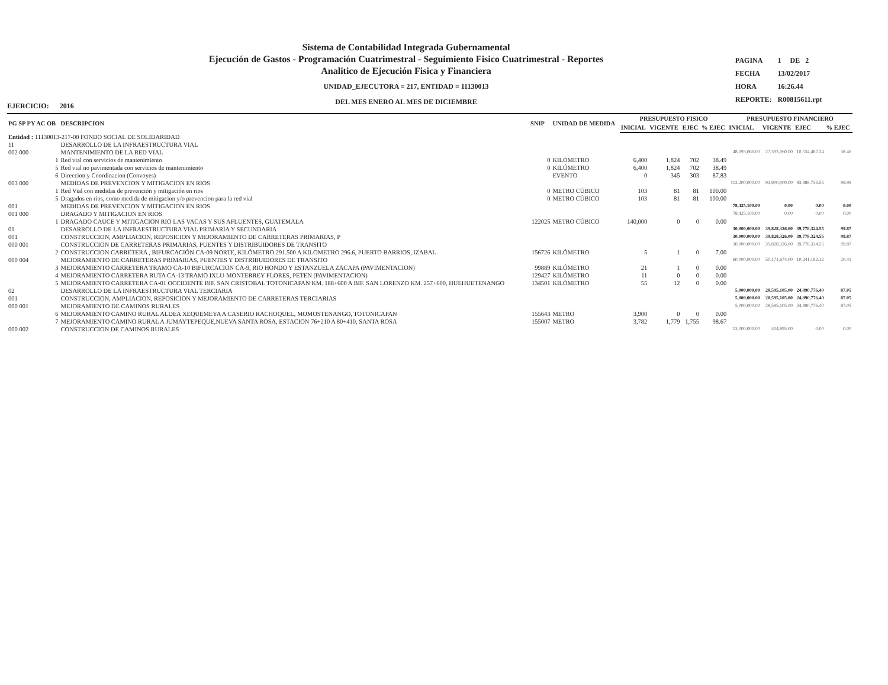Sistema de Contabilidad Integrada Gubernamental
Ejecución de Gastos - Programación Cuatrimestral - Seguimiento Fisico Cuatrimestral - Reportes
Analitico de Ejecución Fisica y Financiera
UNIDAD_EJECUTORA = 217, ENTIDAD = 11130013
DEL MES ENERO AL MES DE DICIEMBRE
| PAGINA | 1 DE 2 |
| FECHA | 13/02/2017 |
| HORA | 16:26.44 |
| REPORTE: | R00815611.rpt |
EJERCICIO: 2016
| PG SP PY AC OB | DESCRIPCION | SNIP | UNIDAD DE MEDIDA | PRESUPUESTO FISICO | | | | PRESUPUESTO FINANCIERO | | | |
| --- | --- | --- | --- | --- | --- | --- | --- | --- | --- | --- | --- |
| | | | | INICIAL | VIGENTE | EJEC | % EJEC | INICIAL | VIGENTE | EJEC | % EJEC |
| Entidad : 11130013-217-00 FONDO SOCIAL DE SOLIDARIDAD | | | | | | | | | | | |
| 11 | DESARROLLO DE LA INFRAESTRUCTURA VIAL | | | | | | | | | | |
| 002 000 | MANTENIMIENTO DE LA RED VIAL | | | | | | | 48,093,060.00 | 27,393,060.00 | 10,534,487.24 | 38.46 |
| 1 | Red vial con servicios de mantenimiento | 0 | KILÓMETRO | 6,400 | 1,824 | 702 | 38.49 | | | | |
| 5 | Red vial no pavimentada con servicios de mantenimiento | 0 | KILÓMETRO | 6,400 | 1,824 | 702 | 38.49 | | | | |
| 6 | Direccion y Coordinacion (Convoyes) | | EVENTO | 0 | 345 | 303 | 87.83 | | | | |
| 003 000 | MEDIDAS DE PREVENCION Y MITIGACION EN RIOS | | | | | | | 113,200,000.00 | 93,900,000.00 | 93,888,733.55 | 99.99 |
| 1 | Red Vial con medidas de prevención y mitigación en rios | 0 | METRO CÚBICO | 103 | 81 | 81 | 100.00 | | | | |
| 5 | Dragados en rios, como medida de mitigacion y/o prevencion para la red vial | 0 | METRO CÚBICO | 103 | 81 | 81 | 100.00 | | | | |
| 001 | MEDIDAS DE PREVENCION Y MITIGACION EN RIOS | | | | | | | 78,425,100.00 | 0.00 | 0.00 | 0.00 |
| 001 000 | DRAGADO Y MITIGACION EN RIOS | | | | | | | 78,425,100.00 | 0.00 | 0.00 | 0.00 |
| 1 | DRAGADO CAUCE Y MITIGACION RIO LAS VACAS Y SUS AFLUENTES, GUATEMALA | 122025 | METRO CÚBICO | 140,000 | 0 | 0 | 0.00 | | | | |
| 01 | DESARROLLO DE LA INFRAESTRUCTURA VIAL PRIMARIA Y SECUNDARIA | | | | | | | 30,000,000.00 | 39,828,326.00 | 39,778,324.55 | 99.87 |
| 001 | CONSTRUCCION, AMPLIACION, REPOSICION Y MEJORAMIENTO DE CARRETERAS PRIMARIAS, P | | | | | | | 30,000,000.00 | 39,828,326.00 | 39,778,324.55 | 99.87 |
| 000 001 | CONSTRUCCION DE CARRETERAS PRIMARIAS, PUENTES Y DISTRIBUIDORES DE TRANSITO | | | | | | | 30,000,000.00 | 39,828,326.00 | 39,778,324.55 | 99.87 |
| 2 | CONSTRUCCION CARRETERA , BIFURCACIÓN CA-09 NORTE, KILÓMETRO 291.500 A KILOMETRO 296.6, PUERTO BARRIOS, IZABAL | 156726 | KILÓMETRO | 5 | 1 | 0 | 7.00 | | | | |
| 000 004 | MEJORAMIENTO DE CARRETERAS PRIMARIAS, PUENTES Y DISTRIBUIDORES DE TRANSITO | | | | | | | 60,000,000.00 | 50,171,674.00 | 10,241,182.12 | 20.41 |
| 3 | MEJORAMIENTO CARRETERA TRAMO CA-10 BIFURCACION CA-9, RIO HONDO Y ESTANZUELA ZACAPA (PAVIMENTACION) | 99889 | KILÓMETRO | 21 | 1 | 0 | 0.00 | | | | |
| 4 | MEJORAMIENTO CARRETERA RUTA CA-13 TRAMO IXLU-MONTERREY FLORES, PETEN (PAVIMENTACION) | 129427 | KILÓMETRO | 11 | 0 | 0 | 0.00 | | | | |
| 5 | MEJORAMIENTO CARRETERA CA-01 OCCIDENTE BIF. SAN CRISTOBAL TOTONICAPAN KM. 188+600 A BIF. SAN LORENZO KM. 257+600, HUEHUETENANGO | 134501 | KILÓMETRO | 55 | 12 | 0 | 0.00 | | | | |
| 02 | DESARROLLO DE LA INFRAESTRUCTURA VIAL TERCIARIA | | | | | | | 5,000,000.00 | 28,595,105.00 | 24,890,776.40 | 87.05 |
| 001 | CONSTRUCCION, AMPLIACION, REPOSICION Y MEJORAMIENTO DE CARRETERAS TERCIARIAS | | | | | | | 5,000,000.00 | 28,595,105.00 | 24,890,776.40 | 87.05 |
| 000 001 | MEJORAMIENTO DE CAMINOS RURALES | | | | | | | 5,000,000.00 | 28,595,105.00 | 24,890,776.40 | 87.05 |
| 6 | MEJORAMIENTO CAMINO RURAL ALDEA XEQUEMEYA A CASERIO RACHOQUEL, MOMOSTENANGO, TOTONICAPAN | 155643 | METRO | 3,900 | 0 | 0 | 0.00 | | | | |
| 7 | MEJORAMIENTO CAMINO RURAL A JUMAYTEPEQUE,NUEVA SANTA ROSA, ESTACION 76+210 A 80+410, SANTA ROSA | 155007 | METRO | 3,782 | 1,779 | 1,755 | 98.67 | | | | |
| 000 002 | CONSTRUCCION DE CAMINOS RURALES | | | | | | | 13,000,000.00 | 404,895.00 | 0.00 | 0.00 |